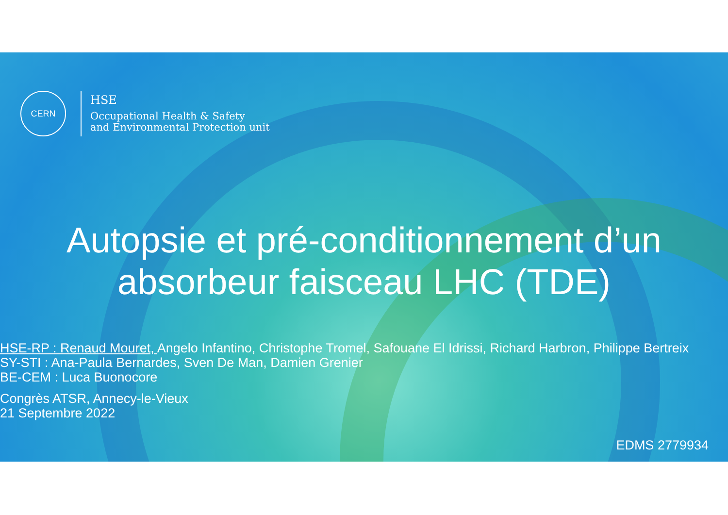CERN
HSE
Occupational Health & Safety
and Environmental Protection unit
Autopsie et pré-conditionnement d’un
absorbeur faisceau LHC (TDE)
HSE-RP : Renaud Mouret, Angelo Infantino, Christophe Tromel, Safouane El Idrissi, Richard Harbron, Philippe Bertreix
SY-STI : Ana-Paula Bernardes, Sven De Man, Damien Grenier
BE-CEM : Luca Buonocore
Congrès ATSR, Annecy-le-Vieux
21 Septembre 2022
EDMS 2779934